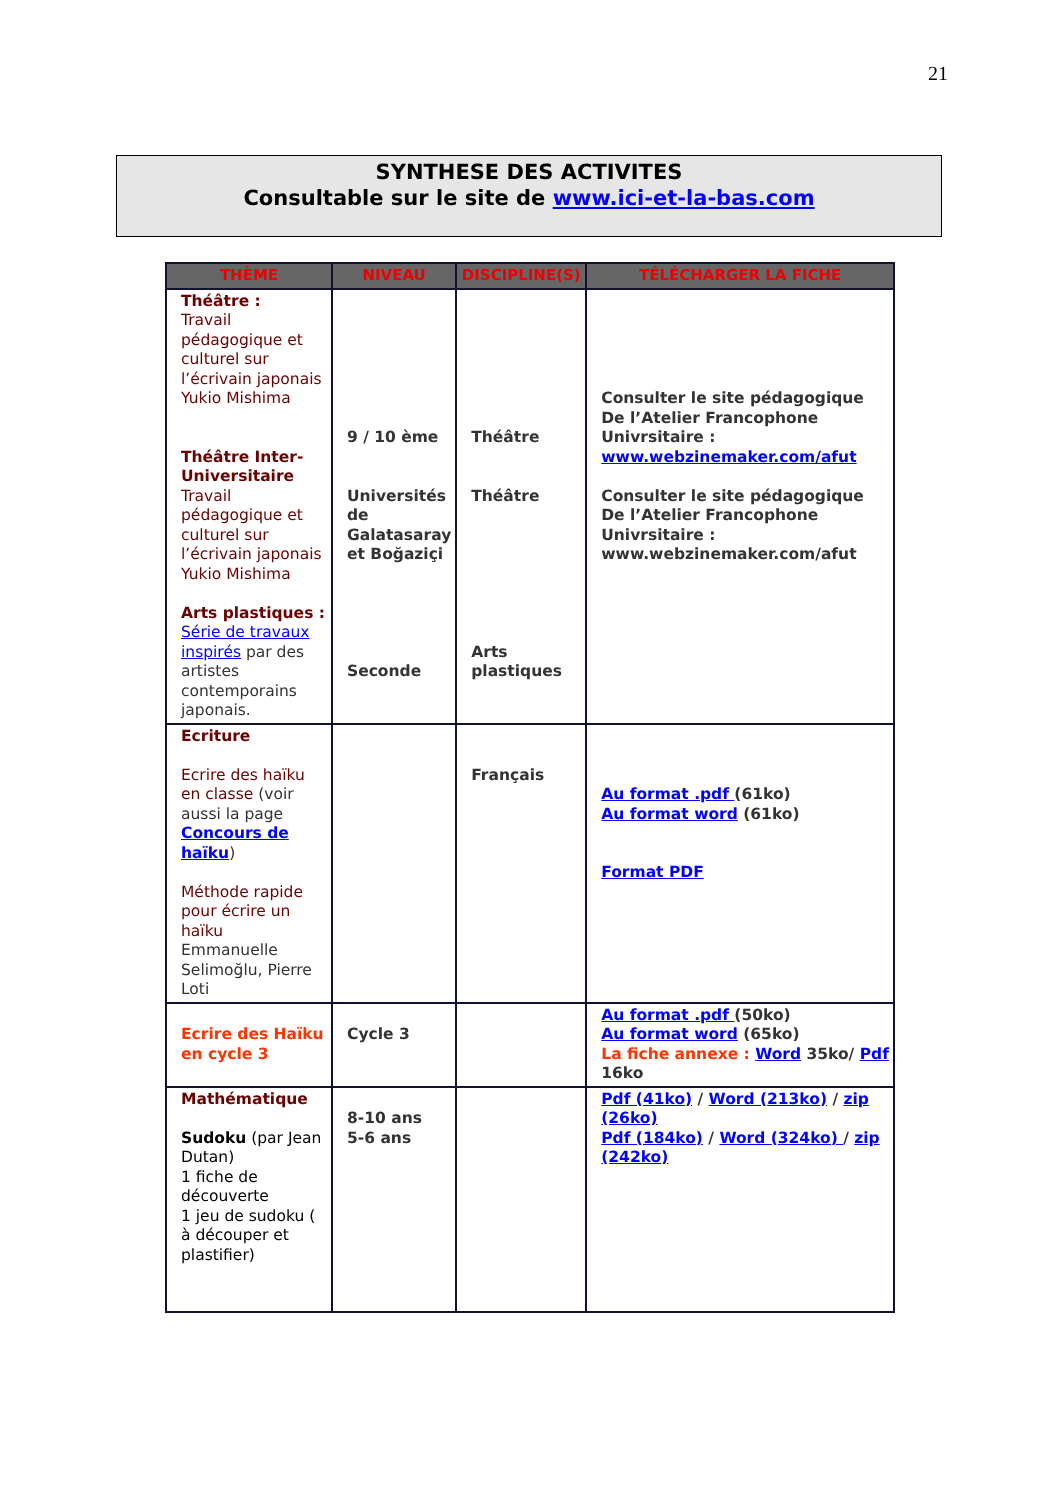21
SYNTHESE DES ACTIVITES
Consultable sur le site de www.ici-et-la-bas.com
| THÈME | NIVEAU | DISCIPLINE(S) | TÉLÉCHARGER LA FICHE |
| --- | --- | --- | --- |
| Théâtre : Travail pédagogique et culturel sur l’écrivain japonais Yukio Mishima Théâtre Inter-Universitaire Travail pédagogique et culturel sur l’écrivain japonais Yukio Mishima Arts plastiques : Série de travaux inspirés par des artistes contemporains japonais. | 9 / 10 ème Universités de Galatasaray et Boğaziçi Seconde | Théâtre Théâtre Arts plastiques | Consulter le site pédagogique De l’Atelier Francophone Univrsitaire : www.webzinemaker.com/afut Consulter le site pédagogique De l’Atelier Francophone Univrsitaire : www.webzinemaker.com/afut |
| Ecriture Ecrire des haïku en classe (voir aussi la page Concours de haïku ) Méthode rapide pour écrire un haïku Emmanuelle Selimoğlu, Pierre Loti | | Français | Au format .pdf (61ko) Au format word (61ko) Format PDF |
| Ecrire des Haïku en cycle 3 | Cycle 3 | | Au format .pdf (50ko) Au format word (65ko) La fiche annexe : Word 35ko/ Pdf 16ko |
| Mathématique Sudoku (par Jean Dutan) 1 fiche de découverte 1 jeu de sudoku ( à découper et plastifier) | 8-10 ans 5-6 ans | | Pdf (41ko) / Word (213ko) / zip (26ko) Pdf (184ko) / Word (324ko) / zip (242ko) |